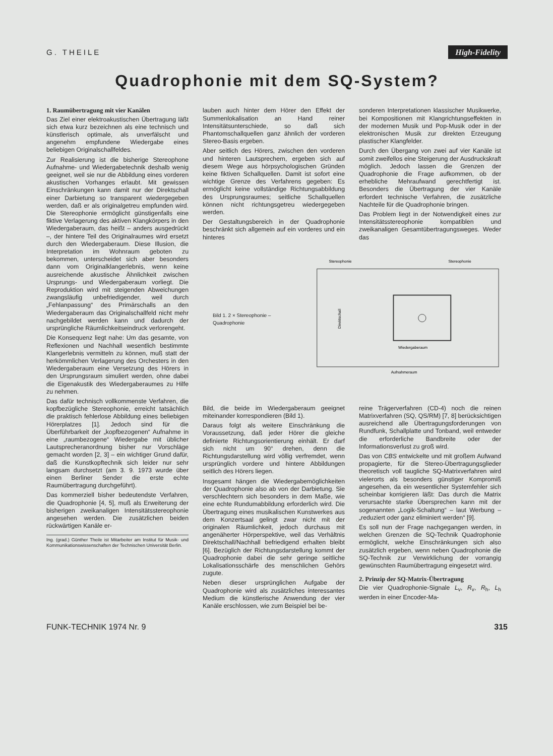G. THEILE High-Fidelity
Quadrophonie mit dem SQ-System?
1. Raumübertragung mit vier Kanälen
Das Ziel einer elektroakustischen Übertragung läßt sich etwa kurz bezeichnen als eine technisch und künstlerisch optimale, als unverfälscht und angenehm empfundene Wiedergabe eines beliebigen Originalschallfeldes.
Zur Realisierung ist die bisherige Stereophone Aufnahme- und Wiedergabetechnik deshalb wenig geeignet, weil sie nur die Abbildung eines vorderen akustischen Vorhanges erlaubt. Mit gewissen Einschränkungen kann damit nur der Direktschall einer Darbietung so transparent wiedergegeben werden, daß er als originalgetreu empfunden wird. Die Stereophonie ermöglicht günstigenfalls eine fiktive Verlagerung des aktiven Klangkörpers in den Wiedergaberaum, das heißt – anders ausgedrückt –, der hintere Teil des Originalraumes wird ersetzt durch den Wiedergaberaum. Diese Illusion, die Interpretation im Wohnraum geboten zu bekommen, unterscheidet sich aber besonders dann vom Originalklangerlebnis, wenn keine ausreichende akustische Ähnlichkeit zwischen Ursprungs- und Wiedergaberaum vorliegt. Die Reproduktion wird mit steigenden Abweichungen zwangsläufig unbefriedigender, weil durch „Fehlanpassung“ des Primärschalls an den Wiedergaberaum das Originalschallfeld nicht mehr nachgebildet werden kann und dadurch der ursprüngliche Räumlichkeitseindruck verlorengeht.
Die Konsequenz liegt nahe: Um das gesamte, von Reflexionen und Nachhall wesentlich bestimmte Klangerlebnis vermitteln zu können, muß statt der herkömmlichen Verlagerung des Orchesters in den Wiedergaberaum eine Versetzung des Hörers in den Ursprungsraum simuliert werden, ohne dabei die Eigenakustik des Wiedergaberaumes zu Hilfe zu nehmen.
Das dafür technisch vollkommenste Verfahren, die kopfbezügliche Stereophonie, erreicht tatsächlich die praktisch fehlerlose Abbildung eines beliebigen Hörerplatzes [1]. Jedoch sind für die Überführbarkeit der „kopfbezogenen“ Aufnahme in eine „raumbezogene“ Wiedergabe mit üblicher Lautsprecheranordnung bisher nur Vorschläge gemacht worden [2, 3] – ein wichtiger Grund dafür, daß die Kunstkopftechnik sich leider nur sehr langsam durchsetzt (am 3. 9. 1973 wurde über einen Berliner Sender die erste echte Raumübertragung durchgeführt).
Das kommerziell bisher bedeutendste Verfahren, die Quadrophonie [4, 5], muß als Erweiterung der bisherigen zweikanaligen Intensitätsstereophonie angesehen werden. Die zusätzlichen beiden rückwärtigen Kanäle er-
Ing. (grad.) Günther Theile ist Mitarbeiter am Institut für Musik- und Kommunikationswissenschaften der Technischen Universität Berlin.
lauben auch hinter dem Hörer den Effekt der Summenlokalisation an Hand reiner Intensitätsunterschiede, so daß sich Phantomschallquellen ganz ähnlich der vorderen Stereo-Basis ergeben.
Aber seitlich des Hörers, zwischen den vorderen und hinteren Lautsprechern, ergeben sich auf diesem Wege aus hörpsychologischen Gründen keine fiktiven Schallquellen. Damit ist sofort eine wichtige Grenze des Verfahrens gegeben: Es ermöglicht keine vollständige Richtungsabbildung des Ursprungsraumes; seitliche Schallquellen können nicht richtungsgetreu wiedergegeben werden.
Der Gestaltungsbereich in der Quadrophonie beschränkt sich allgemein auf ein vorderes und ein hinteres
sonderen Interpretationen klassischer Musikwerke, bei Kompositionen mit Klangrichtungseffekten in der modernen Musik und Pop-Musik oder in der elektronischen Musik zur direkten Erzeugung plastischer Klangfelder.
Durch den Übergang von zwei auf vier Kanäle ist somit zweifellos eine Steigerung der Ausdruckskraft möglich. Jedoch lassen die Grenzen der Quadrophonie die Frage aufkommen, ob der erhebliche Mehraufwand gerechtfertigt ist. Besonders die Übertragung der vier Kanäle erfordert technische Verfahren, die zusätzliche Nachteile für die Quadrophonie bringen.
Das Problem liegt in der Notwendigkeit eines zur Intensitätsstereophonie kompatiblen und zweikanaligen Gesamtübertragungsweges. Weder das
Bild 1. 2 × Stereophonie – Quadrophonie
Stereophonie
Stereophonie
Wiedergaberaum
Aufnahmeraum
Direktschall
Bild, die beide im Wiedergaberaum geeignet miteinander korrespondieren (Bild 1).
Daraus folgt als weitere Einschränkung die Voraussetzung, daß jeder Hörer die gleiche definierte Richtungsorientierung einhält. Er darf sich nicht um 90° drehen, denn die Richtungsdarstellung wird völlig verfremdet, wenn ursprünglich vordere und hintere Abbildungen seitlich des Hörers liegen.
Insgesamt hängen die Wiedergabemöglichkeiten der Quadrophonie also ab von der Darbietung. Sie verschlechtern sich besonders in dem Maße, wie eine echte Rundumabbildung erforderlich wird. Die Übertragung eines musikalischen Kunstwerkes aus dem Konzertsaal gelingt zwar nicht mit der originalen Räumlichkeit, jedoch durchaus mit angenäherter Hörperspektive, weil das Verhältnis Direktschall/Nachhall befriedigend erhalten bleibt [6]. Bezüglich der Richtungsdarstellung kommt der Quadrophonie dabei die sehr geringe seitliche Lokalisationsschärfe des menschlichen Gehörs zugute.
Neben dieser ursprünglichen Aufgabe der Quadrophonie wird als zusätzliches interessantes Medium die künstlerische Anwendung der vier Kanäle erschlossen, wie zum Beispiel bei be-
reine Trägerverfahren (CD-4) noch die reinen Matrixverfahren (SQ, QS/RM) [7, 8] berücksichtigen ausreichend alle Übertragungsforderungen von Rundfunk, Schallplatte und Tonband, weil entweder die erforderliche Bandbreite oder der Informationsverlust zu groß wird.
Das von CBS entwickelte und mit großem Aufwand propagierte, für die Stereo-Übertragungsglieder theoretisch voll taugliche SQ-Matrixverfahren wird vielerorts als besonders günstiger Kompromiß angesehen, da ein wesentlicher Systemfehler sich scheinbar korrigieren läßt: Das durch die Matrix verursachte starke Übersprechen kann mit der sogenannten „Logik-Schaltung“ – laut Werbung – „reduziert oder ganz eliminiert werden“ [9].
Es soll nun der Frage nachgegangen werden, in welchen Grenzen die SQ-Technik Quadrophonie ermöglicht, welche Einschränkungen sich also zusätzlich ergeben, wenn neben Quadrophonie die SQ-Technik zur Verwirklichung der vorrangig gewünschten Raumübertragung eingesetzt wird.
2. Prinzip der SQ-Matrix-Übertragung
Die vier Quadrophonie-Signale L<sub>v</sub>, R<sub>v</sub>, R<sub>h</sub>, L<sub>h</sub> werden in einer Encoder-Ma-
FUNK-TECHNIK 1974 Nr. 9 315